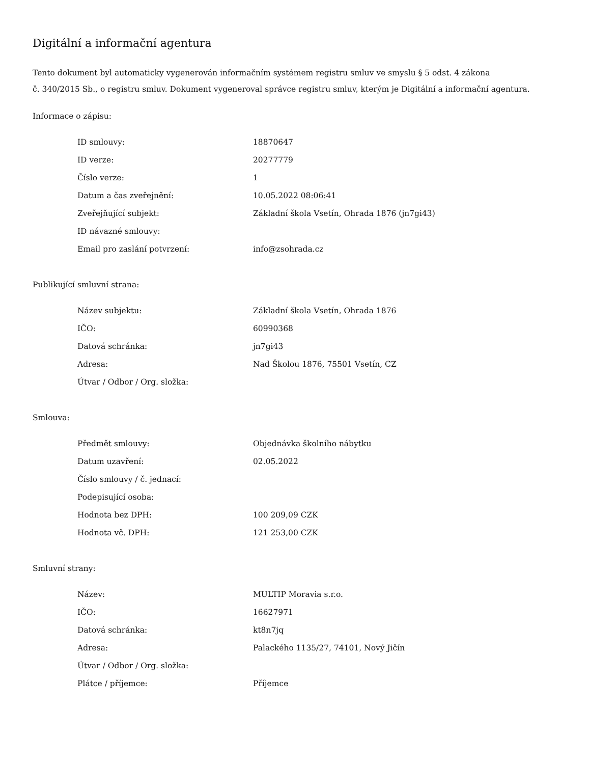Digitální a informační agentura
Tento dokument byl automaticky vygenerován informačním systémem registru smluv ve smyslu § 5 odst. 4 zákona
č. 340/2015 Sb., o registru smluv. Dokument vygeneroval správce registru smluv, kterým je Digitální a informační agentura.
Informace o zápisu:
| ID smlouvy: | 18870647 |
| ID verze: | 20277779 |
| Číslo verze: | 1 |
| Datum a čas zveřejnění: | 10.05.2022 08:06:41 |
| Zveřejňující subjekt: | Základní škola Vsetín, Ohrada 1876 (jn7gi43) |
| ID návazné smlouvy: | |
| Email pro zaslání potvrzení: | info@zsohrada.cz |
Publikující smluvní strana:
| Název subjektu: | Základní škola Vsetín, Ohrada 1876 |
| IČO: | 60990368 |
| Datová schránka: | jn7gi43 |
| Adresa: | Nad Školou 1876, 75501 Vsetín, CZ |
| Útvar / Odbor / Org. složka: | |
Smlouva:
| Předmět smlouvy: | Objednávka školního nábytku |
| Datum uzavření: | 02.05.2022 |
| Číslo smlouvy / č. jednací: | |
| Podepisující osoba: | |
| Hodnota bez DPH: | 100 209,09 CZK |
| Hodnota vč. DPH: | 121 253,00 CZK |
Smluvní strany:
| Název: | MULTIP Moravia s.r.o. |
| IČO: | 16627971 |
| Datová schránka: | kt8n7jq |
| Adresa: | Palackého 1135/27, 74101, Nový Jičín |
| Útvar / Odbor / Org. složka: | |
| Plátce / příjemce: | Příjemce |